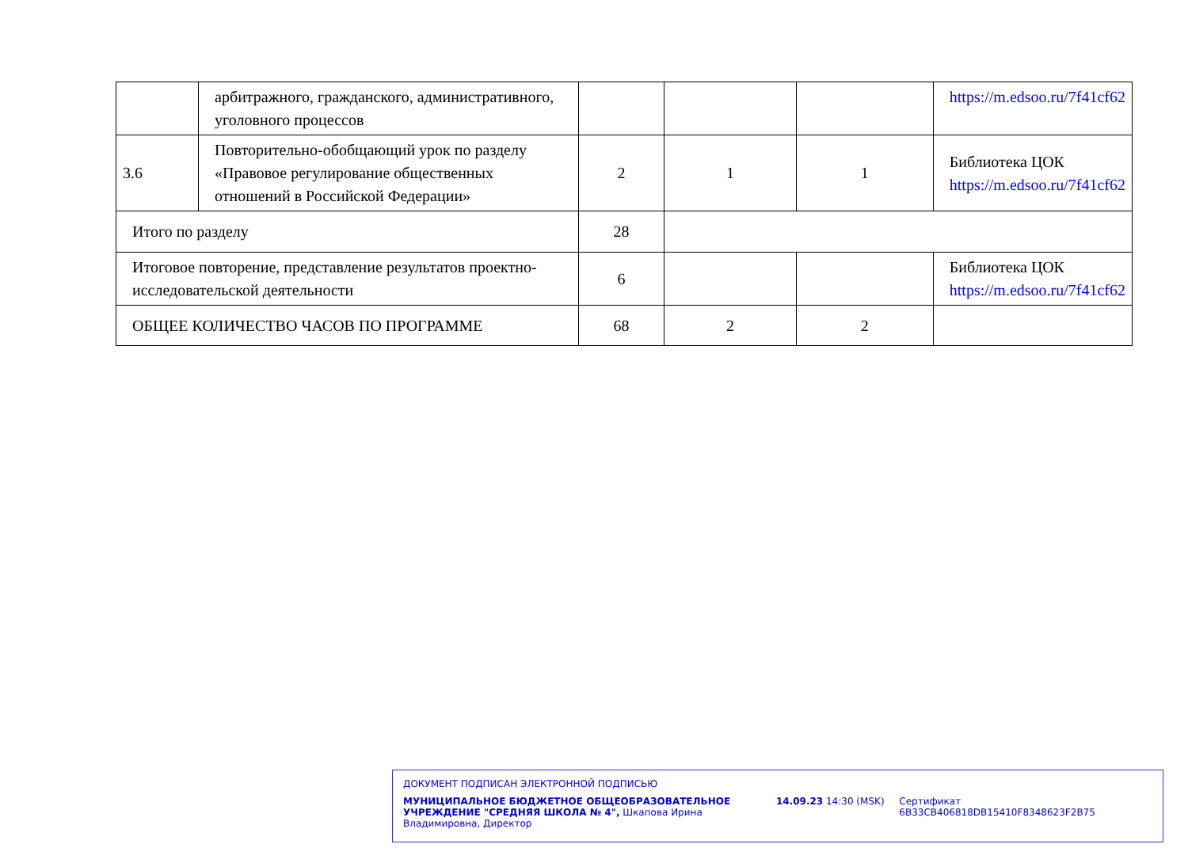| | арбитражного, гражданского, административного, уголовного процессов | | | | https://m.edsoo.ru/7f41cf62 |
| 3.6 | Повторительно-обобщающий урок по разделу «Правовое регулирование общественных отношений в Российской Федерации» | 2 | 1 | 1 | Библиотека ЦОК https://m.edsoo.ru/7f41cf62 |
| Итого по разделу | | 28 | | | |
| Итоговое повторение, представление результатов проектно-исследовательской деятельности | | 6 | | | Библиотека ЦОК https://m.edsoo.ru/7f41cf62 |
| ОБЩЕЕ КОЛИЧЕСТВО ЧАСОВ ПО ПРОГРАММЕ | | 68 | 2 | 2 | |
ДОКУМЕНТ ПОДПИСАН ЭЛЕКТРОННОЙ ПОДПИСЬЮ
МУНИЦИПАЛЬНОЕ БЮДЖЕТНОЕ ОБЩЕОБРАЗОВАТЕЛЬНОЕ УЧРЕЖДЕНИЕ "СРЕДНЯЯ ШКОЛА № 4", Шкапова Ирина Владимировна, Директор
14.09.23 14:30 (MSK) Сертификат 6B33CB406818DB15410F8348623F2B75